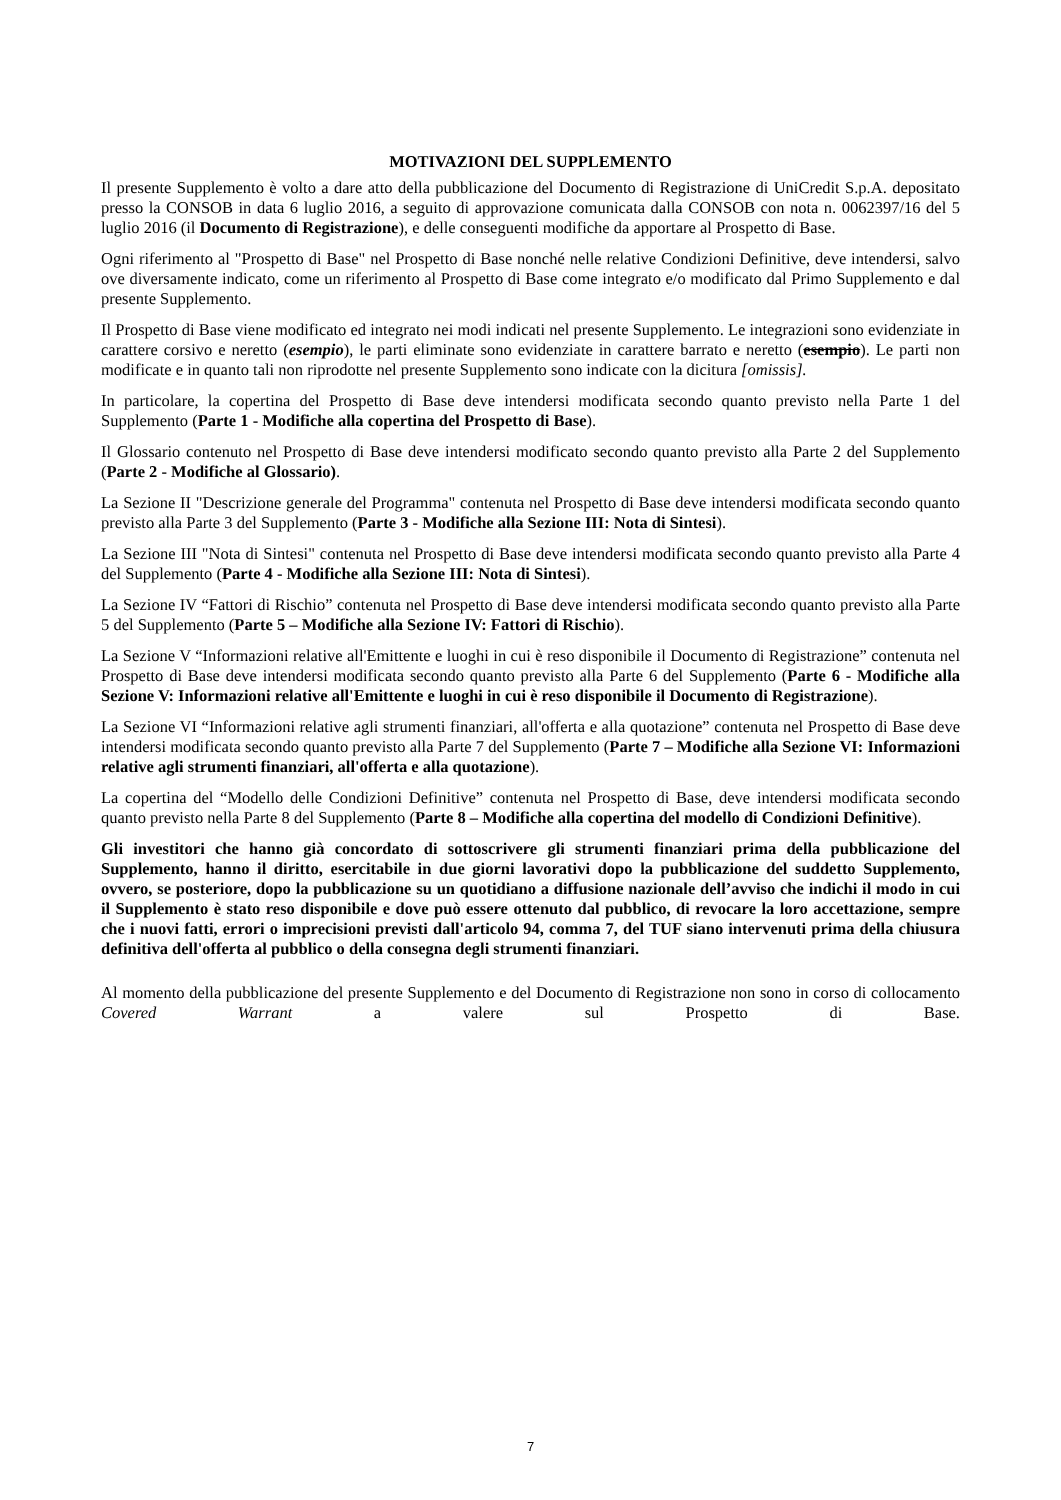MOTIVAZIONI DEL SUPPLEMENTO
Il presente Supplemento è volto a dare atto della pubblicazione del Documento di Registrazione di UniCredit S.p.A. depositato presso la CONSOB in data 6 luglio 2016, a seguito di approvazione comunicata dalla CONSOB con nota n. 0062397/16 del 5 luglio 2016 (il Documento di Registrazione), e delle conseguenti modifiche da apportare al Prospetto di Base.
Ogni riferimento al "Prospetto di Base" nel Prospetto di Base nonché nelle relative Condizioni Definitive, deve intendersi, salvo ove diversamente indicato, come un riferimento al Prospetto di Base come integrato e/o modificato dal Primo Supplemento e dal presente Supplemento.
Il Prospetto di Base viene modificato ed integrato nei modi indicati nel presente Supplemento. Le integrazioni sono evidenziate in carattere corsivo e neretto (esempio), le parti eliminate sono evidenziate in carattere barrato e neretto (esempio). Le parti non modificate e in quanto tali non riprodotte nel presente Supplemento sono indicate con la dicitura [omissis].
In particolare, la copertina del Prospetto di Base deve intendersi modificata secondo quanto previsto nella Parte 1 del Supplemento (Parte 1 - Modifiche alla copertina del Prospetto di Base).
Il Glossario contenuto nel Prospetto di Base deve intendersi modificato secondo quanto previsto alla Parte 2 del Supplemento (Parte 2 - Modifiche al Glossario).
La Sezione II "Descrizione generale del Programma" contenuta nel Prospetto di Base deve intendersi modificata secondo quanto previsto alla Parte 3 del Supplemento (Parte 3 - Modifiche alla Sezione III: Nota di Sintesi).
La Sezione III "Nota di Sintesi" contenuta nel Prospetto di Base deve intendersi modificata secondo quanto previsto alla Parte 4 del Supplemento (Parte 4 - Modifiche alla Sezione III: Nota di Sintesi).
La Sezione IV “Fattori di Rischio” contenuta nel Prospetto di Base deve intendersi modificata secondo quanto previsto alla Parte 5 del Supplemento (Parte 5 – Modifiche alla Sezione IV: Fattori di Rischio).
La Sezione V “Informazioni relative all'Emittente e luoghi in cui è reso disponibile il Documento di Registrazione” contenuta nel Prospetto di Base deve intendersi modificata secondo quanto previsto alla Parte 6 del Supplemento (Parte 6 - Modifiche alla Sezione V: Informazioni relative all'Emittente e luoghi in cui è reso disponibile il Documento di Registrazione).
La Sezione VI “Informazioni relative agli strumenti finanziari, all'offerta e alla quotazione” contenuta nel Prospetto di Base deve intendersi modificata secondo quanto previsto alla Parte 7 del Supplemento (Parte 7 – Modifiche alla Sezione VI: Informazioni relative agli strumenti finanziari, all'offerta e alla quotazione).
La copertina del “Modello delle Condizioni Definitive” contenuta nel Prospetto di Base, deve intendersi modificata secondo quanto previsto nella Parte 8 del Supplemento (Parte 8 – Modifiche alla copertina del modello di Condizioni Definitive).
Gli investitori che hanno già concordato di sottoscrivere gli strumenti finanziari prima della pubblicazione del Supplemento, hanno il diritto, esercitabile in due giorni lavorativi dopo la pubblicazione del suddetto Supplemento, ovvero, se posteriore, dopo la pubblicazione su un quotidiano a diffusione nazionale dell’avviso che indichi il modo in cui il Supplemento è stato reso disponibile e dove può essere ottenuto dal pubblico, di revocare la loro accettazione, sempre che i nuovi fatti, errori o imprecisioni previsti dall'articolo 94, comma 7, del TUF siano intervenuti prima della chiusura definitiva dell'offerta al pubblico o della consegna degli strumenti finanziari.
Al momento della pubblicazione del presente Supplemento e del Documento di Registrazione non sono in corso di collocamento Covered Warrant a valere sul Prospetto di Base.
7